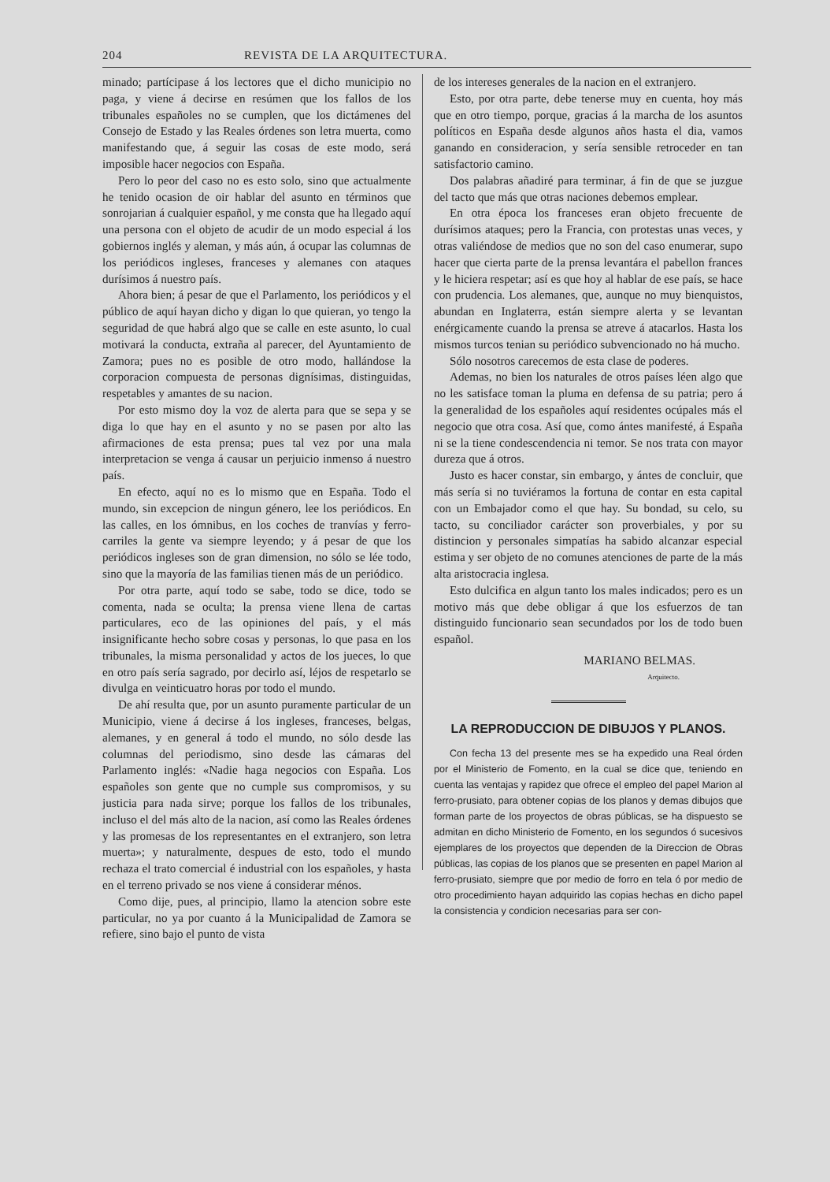204 REVISTA DE LA ARQUITECTURA.
minado; partícipase á los lectores que el dicho municipio no paga, y viene á decirse en resúmen que los fallos de los tribunales españoles no se cumplen, que los dictámenes del Consejo de Estado y las Reales órdenes son letra muerta, como manifestando que, á seguir las cosas de este modo, será imposible hacer negocios con España.
Pero lo peor del caso no es esto solo, sino que actualmente he tenido ocasion de oir hablar del asunto en términos que sonrojarian á cualquier español, y me consta que ha llegado aquí una persona con el objeto de acudir de un modo especial á los gobiernos inglés y aleman, y más aún, á ocupar las columnas de los periódicos ingleses, franceses y alemanes con ataques durísimos á nuestro país.
Ahora bien; á pesar de que el Parlamento, los periódicos y el público de aquí hayan dicho y digan lo que quieran, yo tengo la seguridad de que habrá algo que se calle en este asunto, lo cual motivará la conducta, extraña al parecer, del Ayuntamiento de Zamora; pues no es posible de otro modo, hallándose la corporacion compuesta de personas dignísimas, distinguidas, respetables y amantes de su nacion.
Por esto mismo doy la voz de alerta para que se sepa y se diga lo que hay en el asunto y no se pasen por alto las afirmaciones de esta prensa; pues tal vez por una mala interpretacion se venga á causar un perjuicio inmenso á nuestro país.
En efecto, aquí no es lo mismo que en España. Todo el mundo, sin excepcion de ningun género, lee los periódicos. En las calles, en los ómnibus, en los coches de tranvías y ferro-carriles la gente va siempre leyendo; y á pesar de que los periódicos ingleses son de gran dimension, no sólo se lée todo, sino que la mayoría de las familias tienen más de un periódico.
Por otra parte, aquí todo se sabe, todo se dice, todo se comenta, nada se oculta; la prensa viene llena de cartas particulares, eco de las opiniones del país, y el más insignificante hecho sobre cosas y personas, lo que pasa en los tribunales, la misma personalidad y actos de los jueces, lo que en otro país sería sagrado, por decirlo así, léjos de respetarlo se divulga en veinticuatro horas por todo el mundo.
De ahí resulta que, por un asunto puramente particular de un Municipio, viene á decirse á los ingleses, franceses, belgas, alemanes, y en general á todo el mundo, no sólo desde las columnas del periodismo, sino desde las cámaras del Parlamento inglés: «Nadie haga negocios con España. Los españoles son gente que no cumple sus compromisos, y su justicia para nada sirve; porque los fallos de los tribunales, incluso el del más alto de la nacion, así como las Reales órdenes y las promesas de los representantes en el extranjero, son letra muerta»; y naturalmente, despues de esto, todo el mundo rechaza el trato comercial é industrial con los españoles, y hasta en el terreno privado se nos viene á considerar ménos.
Como dije, pues, al principio, llamo la atencion sobre este particular, no ya por cuanto á la Municipalidad de Zamora se refiere, sino bajo el punto de vista
de los intereses generales de la nacion en el extranjero.
Esto, por otra parte, debe tenerse muy en cuenta, hoy más que en otro tiempo, porque, gracias á la marcha de los asuntos políticos en España desde algunos años hasta el dia, vamos ganando en consideracion, y sería sensible retroceder en tan satisfactorio camino.
Dos palabras añadiré para terminar, á fin de que se juzgue del tacto que más que otras naciones debemos emplear.
En otra época los franceses eran objeto frecuente de durísimos ataques; pero la Francia, con protestas unas veces, y otras valiéndose de medios que no son del caso enumerar, supo hacer que cierta parte de la prensa levantára el pabellon frances y le hiciera respetar; así es que hoy al hablar de ese país, se hace con prudencia. Los alemanes, que, aunque no muy bienquistos, abundan en Inglaterra, están siempre alerta y se levantan enérgicamente cuando la prensa se atreve á atacarlos. Hasta los mismos turcos tenian su periódico subvencionado no há mucho.
Sólo nosotros carecemos de esta clase de poderes.
Ademas, no bien los naturales de otros países léen algo que no les satisface toman la pluma en defensa de su patria; pero á la generalidad de los españoles aquí residentes ocúpales más el negocio que otra cosa. Así que, como ántes manifesté, á España ni se la tiene condescendencia ni temor. Se nos trata con mayor dureza que á otros.
Justo es hacer constar, sin embargo, y ántes de concluir, que más sería si no tuviéramos la fortuna de contar en esta capital con un Embajador como el que hay. Su bondad, su celo, su tacto, su conciliador carácter son proverbiales, y por su distincion y personales simpatías ha sabido alcanzar especial estima y ser objeto de no comunes atenciones de parte de la más alta aristocracia inglesa.
Esto dulcifica en algun tanto los males indicados; pero es un motivo más que debe obligar á que los esfuerzos de tan distinguido funcionario sean secundados por los de todo buen español.
MARIANO BELMAS.
Arquitecto.
LA REPRODUCCION DE DIBUJOS Y PLANOS.
Con fecha 13 del presente mes se ha expedido una Real órden por el Ministerio de Fomento, en la cual se dice que, teniendo en cuenta las ventajas y rapidez que ofrece el empleo del papel Marion al ferro-prusiato, para obtener copias de los planos y demas dibujos que forman parte de los proyectos de obras públicas, se ha dispuesto se admitan en dicho Ministerio de Fomento, en los segundos ó sucesivos ejemplares de los proyectos que dependen de la Direccion de Obras públicas, las copias de los planos que se presenten en papel Marion al ferro-prusiato, siempre que por medio de forro en tela ó por medio de otro procedimiento hayan adquirido las copias hechas en dicho papel la consistencia y condicion necesarias para ser con-